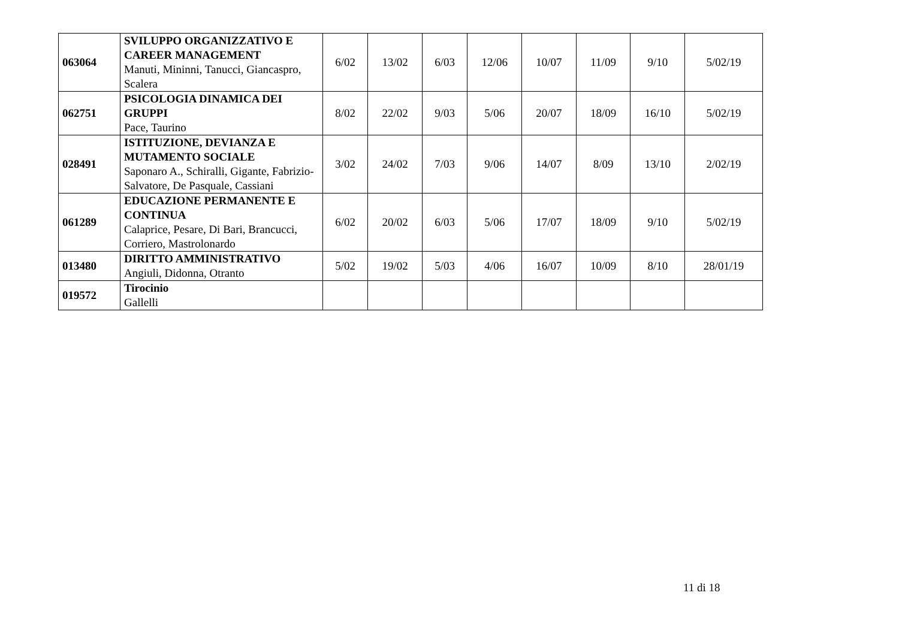| 063064 | SVILUPPO ORGANIZZATIVO E CAREER MANAGEMENT Manuti, Mininni, Tanucci, Giancaspro, Scalera | 6/02 | 13/02 | 6/03 | 12/06 | 10/07 | 11/09 | 9/10 | 5/02/19 |
| 062751 | PSICOLOGIA DINAMICA DEI GRUPPI Pace, Taurino | 8/02 | 22/02 | 9/03 | 5/06 | 20/07 | 18/09 | 16/10 | 5/02/19 |
| 028491 | ISTITUZIONE, DEVIANZA E MUTAMENTO SOCIALE Saponaro A., Schiralli, Gigante, Fabrizio-Salvatore, De Pasquale, Cassiani | 3/02 | 24/02 | 7/03 | 9/06 | 14/07 | 8/09 | 13/10 | 2/02/19 |
| 061289 | EDUCAZIONE PERMANENTE E CONTINUA Calaprice, Pesare, Di Bari, Brancucci, Corriero, Mastrolonardo | 6/02 | 20/02 | 6/03 | 5/06 | 17/07 | 18/09 | 9/10 | 5/02/19 |
| 013480 | DIRITTO AMMINISTRATIVO Angiuli, Didonna, Otranto | 5/02 | 19/02 | 5/03 | 4/06 | 16/07 | 10/09 | 8/10 | 28/01/19 |
| 019572 | Tirocinio Gallelli | | | | | | | | |
11 di 18